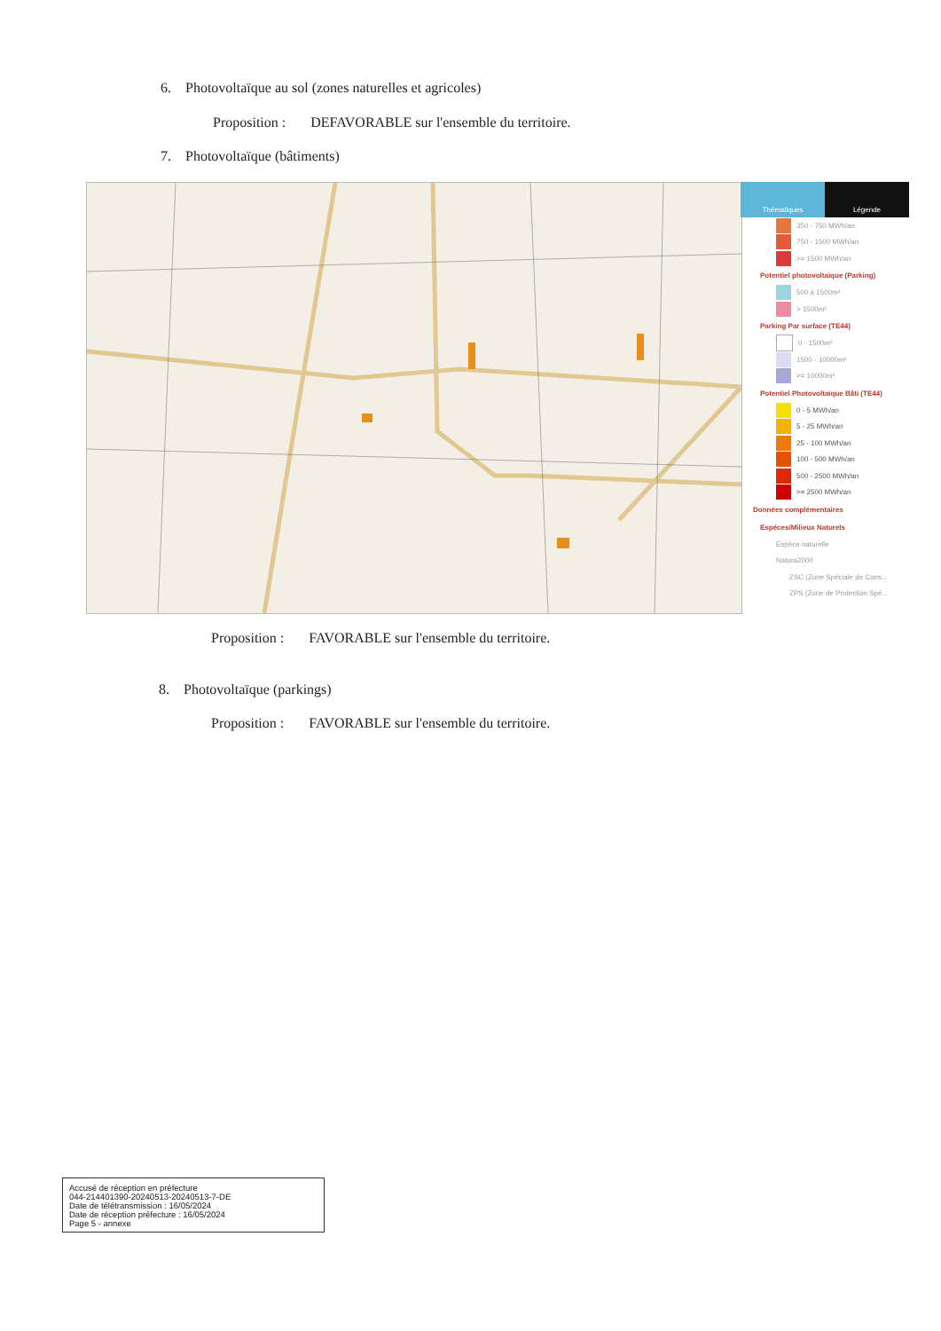6. Photovoltaïque au sol (zones naturelles et agricoles)
Proposition : DEFAVORABLE sur l'ensemble du territoire.
7. Photovoltaïque (bâtiments)
Thématiques Légende
350 - 750 MWh/an
750 - 1500 MWh/an
>= 1500 MWh/an
Potentiel photovoltaïque (Parking)
500 à 1500m²
> 1500m²
Parking Par surface (TE44)
0 - 1500m²
1500 - 10000m²
>= 10000m²
Potentiel Photovoltaïque Bâti (TE44)
0 - 5 MWh/an
5 - 25 MWh/an
25 - 100 MWh/an
100 - 500 MWh/an
500 - 2500 MWh/an
>= 2500 MWh/an
Données complémentaires
Espèces/Milieux Naturels
Espèce naturelle
Natura2000
ZSC (Zone Spéciale de Cons...
ZPS (Zone de Protection Spé...
Proposition : FAVORABLE sur l'ensemble du territoire.
8. Photovoltaïque (parkings)
Proposition : FAVORABLE sur l'ensemble du territoire.
Accusé de réception en préfecture
044-214401390-20240513-20240513-7-DE
Date de télétransmission : 16/05/2024
Date de réception préfecture : 16/05/2024
Page 5 - annexe